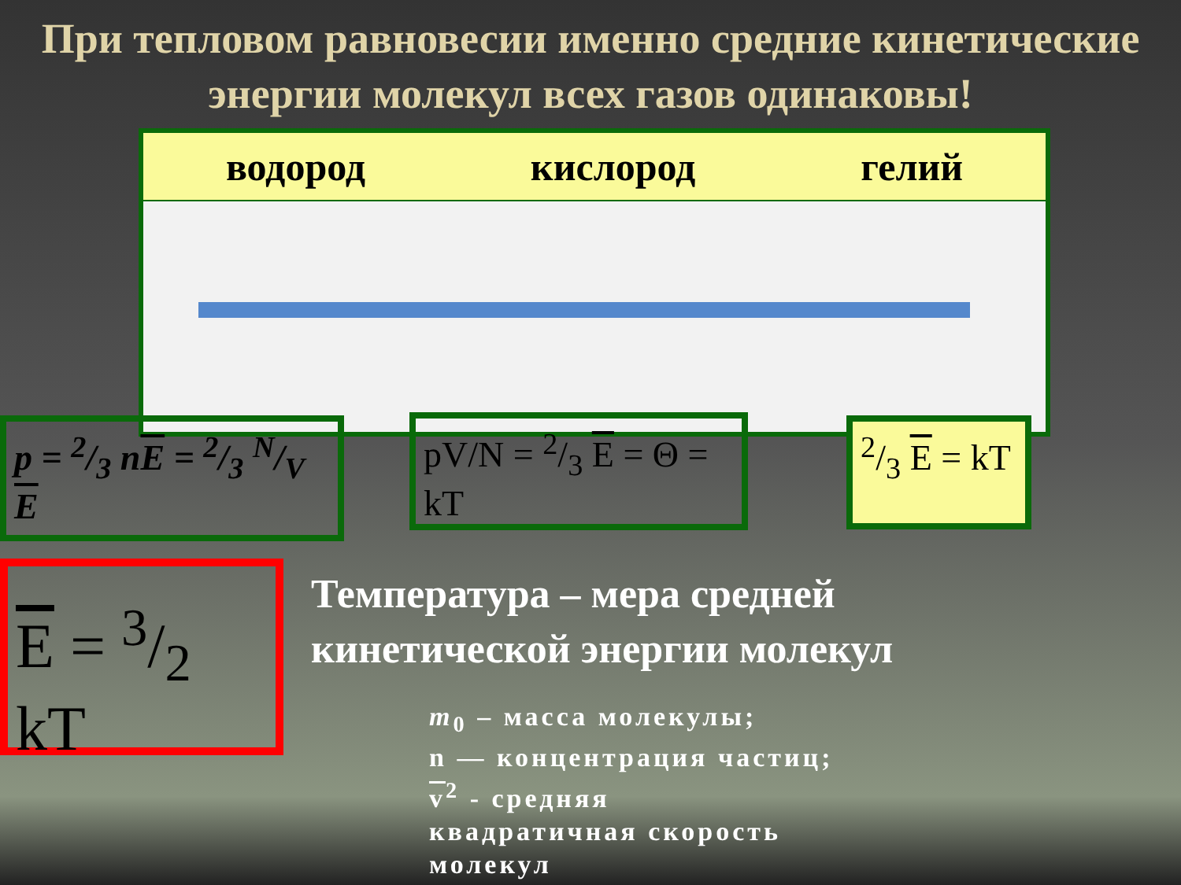При тепловом равновесии именно средние кинетические энергии молекул всех газов одинаковы!
водород кислород гелий
p = 2/3 nE = 2/3 N/V E
pV/N = 2/3 E = Θ = kT
2/3 E = kT
E = 3/2 kT
Температура – мера средней
кинетической энергии молекул
m<sub>0</sub> – масса молекулы;
n — концентрация частиц;
v<sup>2</sup> - средняя
квадратичная скорость
молекул